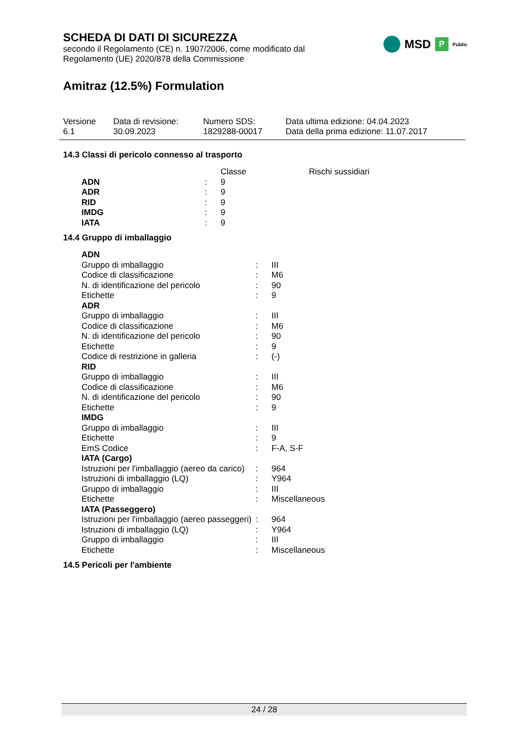MSD P Public
SCHEDA DI DATI DI SICUREZZA
secondo il Regolamento (CE) n. 1907/2006, come modificato dal
Regolamento (UE) 2020/878 della Commissione
Amitraz (12.5%) Formulation
| Versione 6.1 | Data di revisione: 30.09.2023 | Numero SDS: 1829288-00017 | Data ultima edizione: 04.04.2023 Data della prima edizione: 11.07.2017 |
14.3 Classi di pericolo connesso al trasporto
| | | Classe | Rischi sussidiari |
| ADN | : | 9 | |
| ADR | : | 9 | |
| RID | : | 9 | |
| IMDG | : | 9 | |
| IATA | : | 9 | |
14.4 Gruppo di imballaggio
| ADN | | |
| Gruppo di imballaggio | : | III |
| Codice di classificazione | : | M6 |
| N. di identificazione del pericolo | : | 90 |
| Etichette | : | 9 |
| ADR | | |
| Gruppo di imballaggio | : | III |
| Codice di classificazione | : | M6 |
| N. di identificazione del pericolo | : | 90 |
| Etichette | : | 9 |
| Codice di restrizione in galleria | : | (-) |
| RID | | |
| Gruppo di imballaggio | : | III |
| Codice di classificazione | : | M6 |
| N. di identificazione del pericolo | : | 90 |
| Etichette | : | 9 |
| IMDG | | |
| Gruppo di imballaggio | : | III |
| Etichette | : | 9 |
| EmS Codice | : | F-A, S-F |
| IATA (Cargo) | | |
| Istruzioni per l'imballaggio (aereo da carico) | : | 964 |
| Istruzioni di imballaggio (LQ) | : | Y964 |
| Gruppo di imballaggio | : | III |
| Etichette | : | Miscellaneous |
| IATA (Passeggero) | | |
| Istruzioni per l'imballaggio (aereo passeggeri) | : | 964 |
| Istruzioni di imballaggio (LQ) | : | Y964 |
| Gruppo di imballaggio | : | III |
| Etichette | : | Miscellaneous |
14.5 Pericoli per l'ambiente
24 / 28